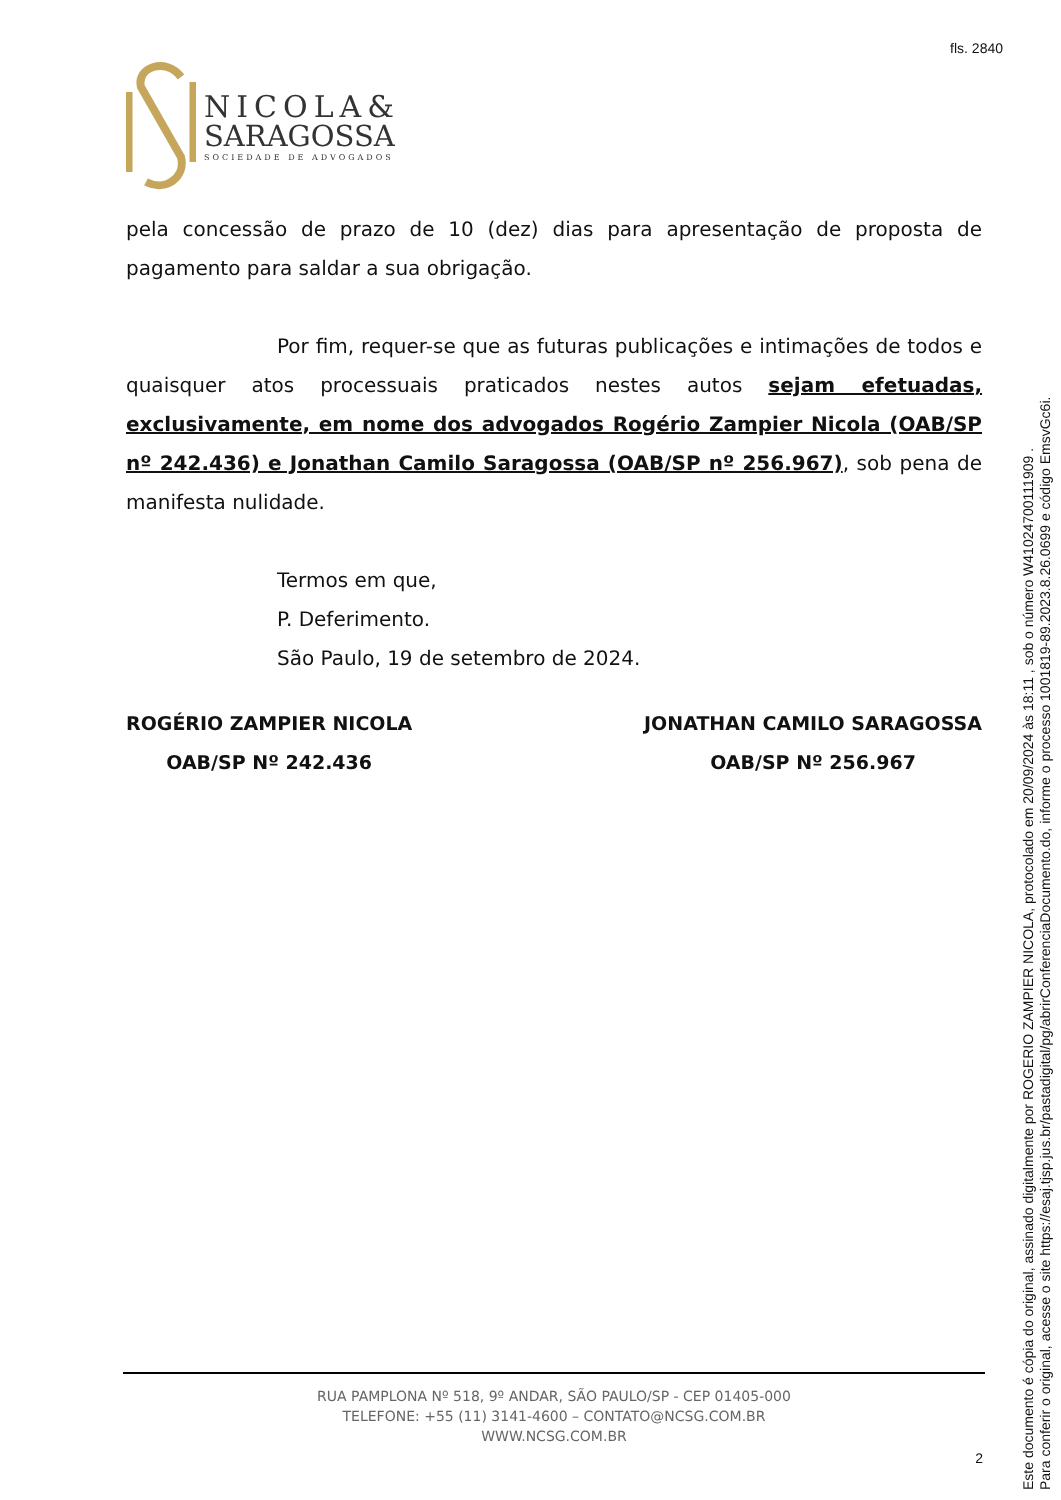fls. 2840
NICOLA&
SARAGOSSA
SOCIEDADE DE ADVOGADOS
pela concessão de prazo de 10 (dez) dias para apresentação de proposta de pagamento para saldar a sua obrigação.
Por fim, requer-se que as futuras publicações e intimações de todos e quaisquer atos processuais praticados nestes autos sejam efetuadas, exclusivamente, em nome dos advogados Rogério Zampier Nicola (OAB/SP nº 242.436) e Jonathan Camilo Saragossa (OAB/SP nº 256.967), sob pena de manifesta nulidade.
Termos em que,
P. Deferimento.
São Paulo, 19 de setembro de 2024.
ROGÉRIO ZAMPIER NICOLA
OAB/SP Nº 242.436
JONATHAN CAMILO SARAGOSSA
OAB/SP Nº 256.967
RUA PAMPLONA Nº 518, 9º ANDAR, SÃO PAULO/SP - CEP 01405-000
TELEFONE: +55 (11) 3141-4600 – CONTATO@NCSG.COM.BR
WWW.NCSG.COM.BR
2
Este documento é cópia do original, assinado digitalmente por ROGERIO ZAMPIER NICOLA, protocolado em 20/09/2024 às 18:11 , sob o número W41024700111909 .
Para conferir o original, acesse o site https://esaj.tjsp.jus.br/pastadigital/pg/abrirConferenciaDocumento.do, informe o processo 1001819-89.2023.8.26.0699 e código EmsvGc6i.